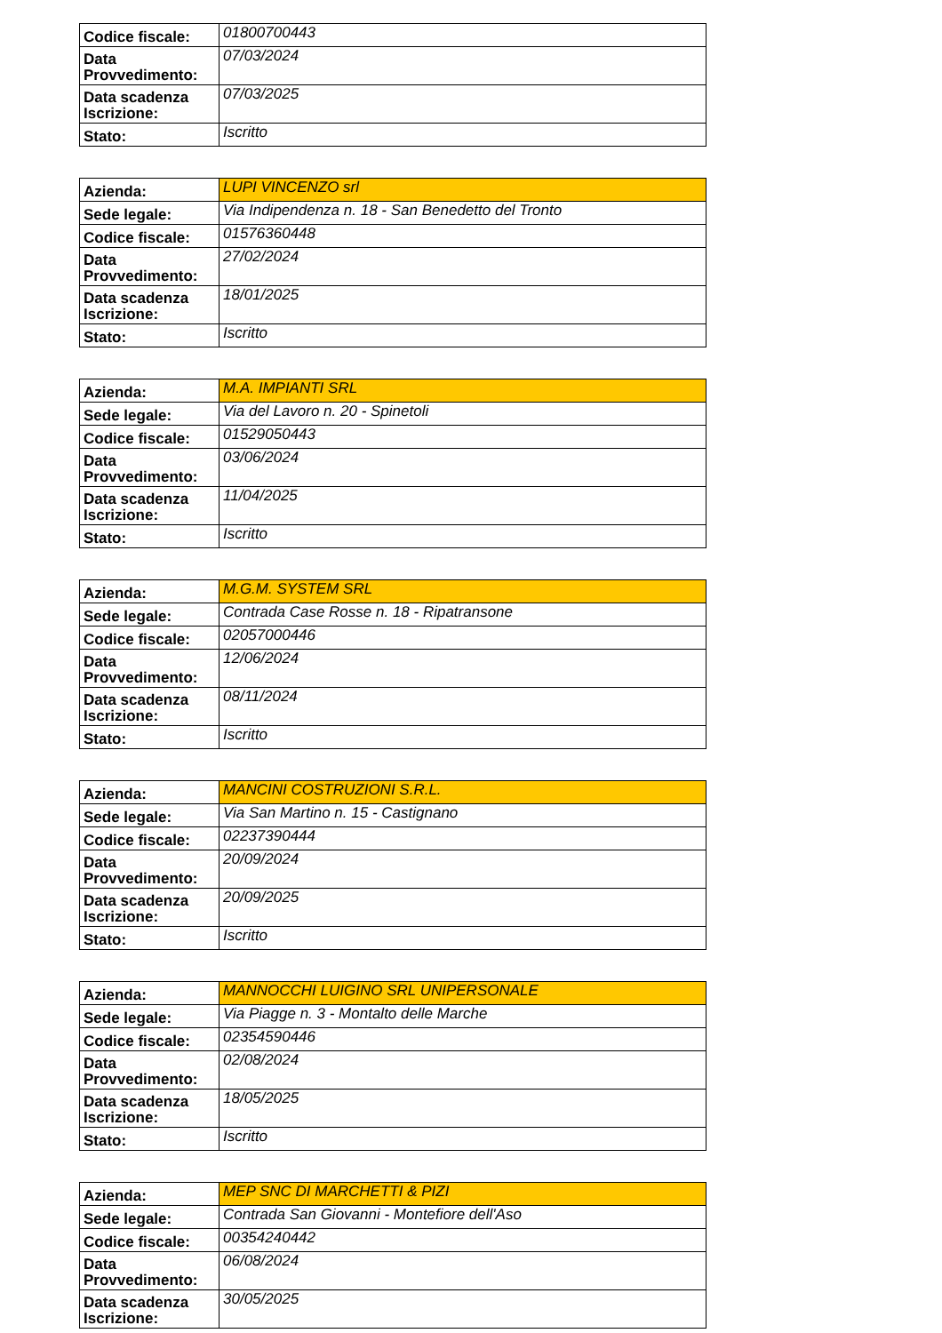| Codice fiscale: | 01800700443 |
| Data Provvedimento: | 07/03/2024 |
| Data scadenza Iscrizione: | 07/03/2025 |
| Stato: | Iscritto |
| Azienda: | LUPI VINCENZO srl |
| Sede legale: | Via Indipendenza n. 18 - San Benedetto del Tronto |
| Codice fiscale: | 01576360448 |
| Data Provvedimento: | 27/02/2024 |
| Data scadenza Iscrizione: | 18/01/2025 |
| Stato: | Iscritto |
| Azienda: | M.A. IMPIANTI SRL |
| Sede legale: | Via del Lavoro n. 20 - Spinetoli |
| Codice fiscale: | 01529050443 |
| Data Provvedimento: | 03/06/2024 |
| Data scadenza Iscrizione: | 11/04/2025 |
| Stato: | Iscritto |
| Azienda: | M.G.M. SYSTEM SRL |
| Sede legale: | Contrada Case Rosse n. 18 - Ripatransone |
| Codice fiscale: | 02057000446 |
| Data Provvedimento: | 12/06/2024 |
| Data scadenza Iscrizione: | 08/11/2024 |
| Stato: | Iscritto |
| Azienda: | MANCINI COSTRUZIONI S.R.L. |
| Sede legale: | Via San Martino n. 15 - Castignano |
| Codice fiscale: | 02237390444 |
| Data Provvedimento: | 20/09/2024 |
| Data scadenza Iscrizione: | 20/09/2025 |
| Stato: | Iscritto |
| Azienda: | MANNOCCHI LUIGINO SRL UNIPERSONALE |
| Sede legale: | Via Piagge n. 3 - Montalto delle Marche |
| Codice fiscale: | 02354590446 |
| Data Provvedimento: | 02/08/2024 |
| Data scadenza Iscrizione: | 18/05/2025 |
| Stato: | Iscritto |
| Azienda: | MEP SNC DI MARCHETTI & PIZI |
| Sede legale: | Contrada San Giovanni - Montefiore dell'Aso |
| Codice fiscale: | 00354240442 |
| Data Provvedimento: | 06/08/2024 |
| Data scadenza Iscrizione: | 30/05/2025 |